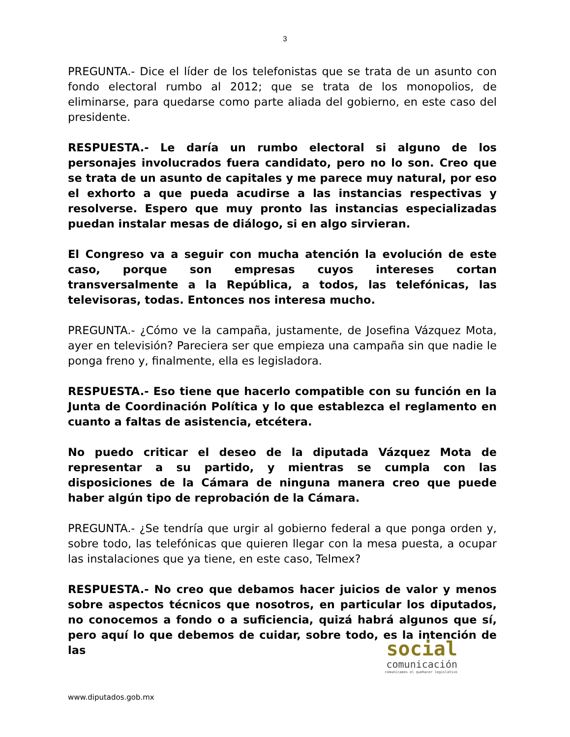3
PREGUNTA.- Dice el líder de los telefonistas que se trata de un asunto con fondo electoral rumbo al 2012; que se trata de los monopolios, de eliminarse, para quedarse como parte aliada del gobierno, en este caso del presidente.
RESPUESTA.- Le daría un rumbo electoral si alguno de los personajes involucrados fuera candidato, pero no lo son. Creo que se trata de un asunto de capitales y me parece muy natural, por eso el exhorto a que pueda acudirse a las instancias respectivas y resolverse. Espero que muy pronto las instancias especializadas puedan instalar mesas de diálogo, si en algo sirvieran.
El Congreso va a seguir con mucha atención la evolución de este caso, porque son empresas cuyos intereses cortan transversalmente a la República, a todos, las telefónicas, las televisoras, todas. Entonces nos interesa mucho.
PREGUNTA.- ¿Cómo ve la campaña, justamente, de Josefina Vázquez Mota, ayer en televisión? Pareciera ser que empieza una campaña sin que nadie le ponga freno y, finalmente, ella es legisladora.
RESPUESTA.- Eso tiene que hacerlo compatible con su función en la Junta de Coordinación Política y lo que establezca el reglamento en cuanto a faltas de asistencia, etcétera.
No puedo criticar el deseo de la diputada Vázquez Mota de representar a su partido, y mientras se cumpla con las disposiciones de la Cámara de ninguna manera creo que puede haber algún tipo de reprobación de la Cámara.
PREGUNTA.- ¿Se tendría que urgir al gobierno federal a que ponga orden y, sobre todo, las telefónicas que quieren llegar con la mesa puesta, a ocupar las instalaciones que ya tiene, en este caso, Telmex?
RESPUESTA.- No creo que debamos hacer juicios de valor y menos sobre aspectos técnicos que nosotros, en particular los diputados, no conocemos a fondo o a suficiencia, quizá habrá algunos que sí, pero aquí lo que debemos de cuidar, sobre todo, es la intención de las
social
comunicación
comunicamos el quehacer legislativo
www.diputados.gob.mx